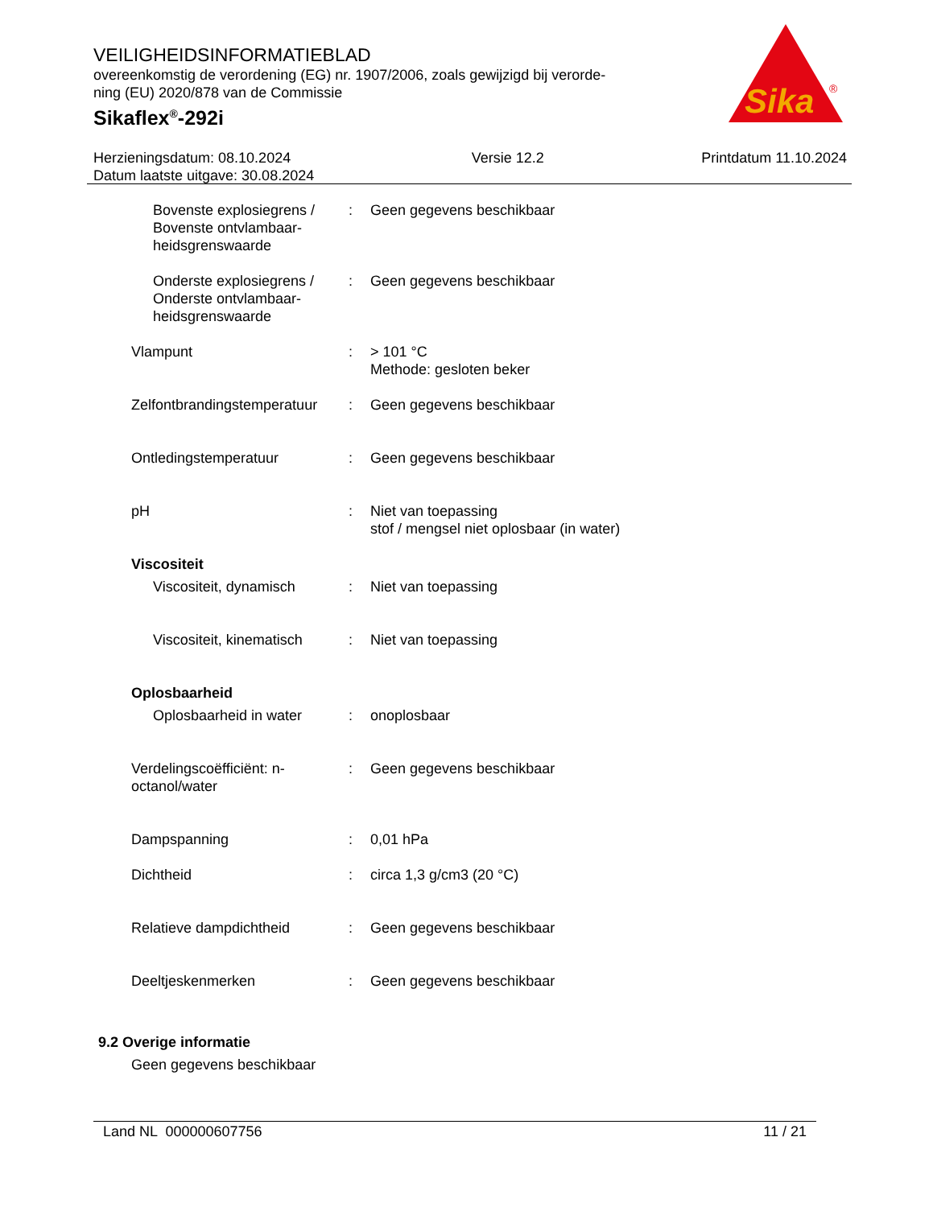VEILIGHEIDSINFORMATIEBLAD
overeenkomstig de verordening (EG) nr. 1907/2006, zoals gewijzigd bij verorde-
ning (EU) 2020/878 van de Commissie
Sikaflex<sup>®</sup>-292i
Sika
®
Herzieningsdatum: 08.10.2024
Datum laatste uitgave: 30.08.2024
Versie 12.2 Printdatum 11.10.2024
Bovenste explosiegrens / Bovenste ontvlambaar-heidsgrenswaarde
: Geen gegevens beschikbaar
Onderste explosiegrens / Onderste ontvlambaar-heidsgrenswaarde
: Geen gegevens beschikbaar
Vlampunt : > 101 °C
Methode: gesloten beker
Zelfontbrandingstemperatuur
: Geen gegevens beschikbaar
Ontledingstemperatuur : Geen gegevens beschikbaar
pH : Niet van toepassing
stof / mengsel niet oplosbaar (in water)
Viscositeit
Viscositeit, dynamisch : Niet van toepassing
Viscositeit, kinematisch
: Niet van toepassing
Oplosbaarheid
Oplosbaarheid in water : onoplosbaar
Verdelingscoëfficiënt: n-octanol/water
: Geen gegevens beschikbaar
Dampspanning : 0,01 hPa
Dichtheid : circa 1,3 g/cm3 (20 °C)
Relatieve dampdichtheid : Geen gegevens beschikbaar
Deeltjeskenmerken : Geen gegevens beschikbaar
9.2 Overige informatie
Geen gegevens beschikbaar
Land NL 000000607756 11 / 21